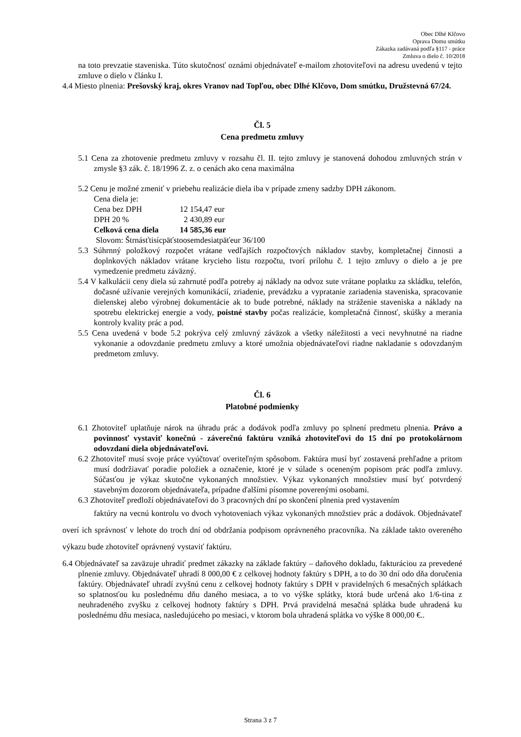Obec Dlhé Klčovo
Oprava Domu smútku
Zákazka zadávaná podľa §117 - práce
Zmluva o dielo č. 10/2018
na toto prevzatie staveniska. Túto skutočnosť oznámi objednávateľ e-mailom zhotoviteľovi na adresu uvedenú v tejto zmluve o dielo v článku I.
4.4 Miesto plnenia: Prešovský kraj, okres Vranov nad Topľou, obec Dlhé Klčovo, Dom smútku, Družstevná 67/24.
Čl. 5
Cena predmetu zmluvy
5.1 Cena za zhotovenie predmetu zmluvy v rozsahu čl. II. tejto zmluvy je stanovená dohodou zmluvných strán v zmysle §3 zák. č. 18/1996 Z. z. o cenách ako cena maximálna
5.2 Cenu je možné zmeniť v priebehu realizácie diela iba v prípade zmeny sadzby DPH zákonom.
Cena diela je:
| Cena bez DPH | 12 154,47 eur |
| DPH 20 % | 2 430,89 eur |
| Celková cena diela | 14 585,36 eur |
Slovom: Štrnásťtisícpäťstoosemdesiatpäťeur 36/100
5.3 Súhrnný položkový rozpočet vrátane vedľajších rozpočtových nákladov stavby, kompletačnej činnosti a doplnkových nákladov vrátane krycieho listu rozpočtu, tvorí prílohu č. 1 tejto zmluvy o dielo a je pre vymedzenie predmetu záväzný.
5.4 V kalkulácii ceny diela sú zahrnuté podľa potreby aj náklady na odvoz sute vrátane poplatku za skládku, telefón, dočasné užívanie verejných komunikácií, zriadenie, prevádzku a vypratanie zariadenia staveniska, spracovanie dielenskej alebo výrobnej dokumentácie ak to bude potrebné, náklady na stráženie staveniska a náklady na spotrebu elektrickej energie a vody, poistné stavby počas realizácie, kompletačná činnosť, skúšky a merania kontroly kvality prác a pod.
5.5 Cena uvedená v bode 5.2 pokrýva celý zmluvný záväzok a všetky náležitosti a veci nevyhnutné na riadne vykonanie a odovzdanie predmetu zmluvy a ktoré umožnia objednávateľovi riadne nakladanie s odovzdaným predmetom zmluvy.
Čl. 6
Platobné podmienky
6.1 Zhotoviteľ uplatňuje nárok na úhradu prác a dodávok podľa zmluvy po splnení predmetu plnenia. Právo a povinnosť vystaviť konečnú - záverečnú faktúru vzniká zhotoviteľovi do 15 dní po protokolárnom odovzdaní diela objednávateľovi.
6.2 Zhotoviteľ musí svoje práce vyúčtovať overiteľným spôsobom. Faktúra musí byť zostavená prehľadne a pritom musí dodržiavať poradie položiek a označenie, ktoré je v súlade s oceneným popisom prác podľa zmluvy. Súčasťou je výkaz skutočne vykonaných množstiev. Výkaz vykonaných množstiev musí byť potvrdený stavebným dozorom objednávateľa, prípadne ďalšími písomne poverenými osobami.
6.3 Zhotoviteľ predloží objednávateľovi do 3 pracovných dní po skončení plnenia pred vystavením
faktúry na vecnú kontrolu vo dvoch vyhotoveniach výkaz vykonaných množstiev prác a dodávok. Objednávateľ overí ich správnosť v lehote do troch dní od obdržania podpisom oprávneného pracovníka. Na základe takto overeného výkazu bude zhotoviteľ oprávnený vystaviť faktúru.
6.4 Objednávateľ sa zaväzuje uhradiť predmet zákazky na základe faktúry – daňového dokladu, fakturáciou za prevedené plnenie zmluvy. Objednávateľ uhradí 8 000,00 € z celkovej hodnoty faktúry s DPH, a to do 30 dní odo dňa doručenia faktúry. Objednávateľ uhradí zvyšnú cenu z celkovej hodnoty faktúry s DPH v pravidelných 6 mesačných splátkach so splatnosťou ku poslednému dňu daného mesiaca, a to vo výške splátky, ktorá bude určená ako 1/6-tina z neuhradeného zvyšku z celkovej hodnoty faktúry s DPH. Prvá pravidelná mesačná splátka bude uhradená ku poslednému dňu mesiaca, nasledujúceho po mesiaci, v ktorom bola uhradená splátka vo výške 8 000,00 €..
Strana 3 z 7